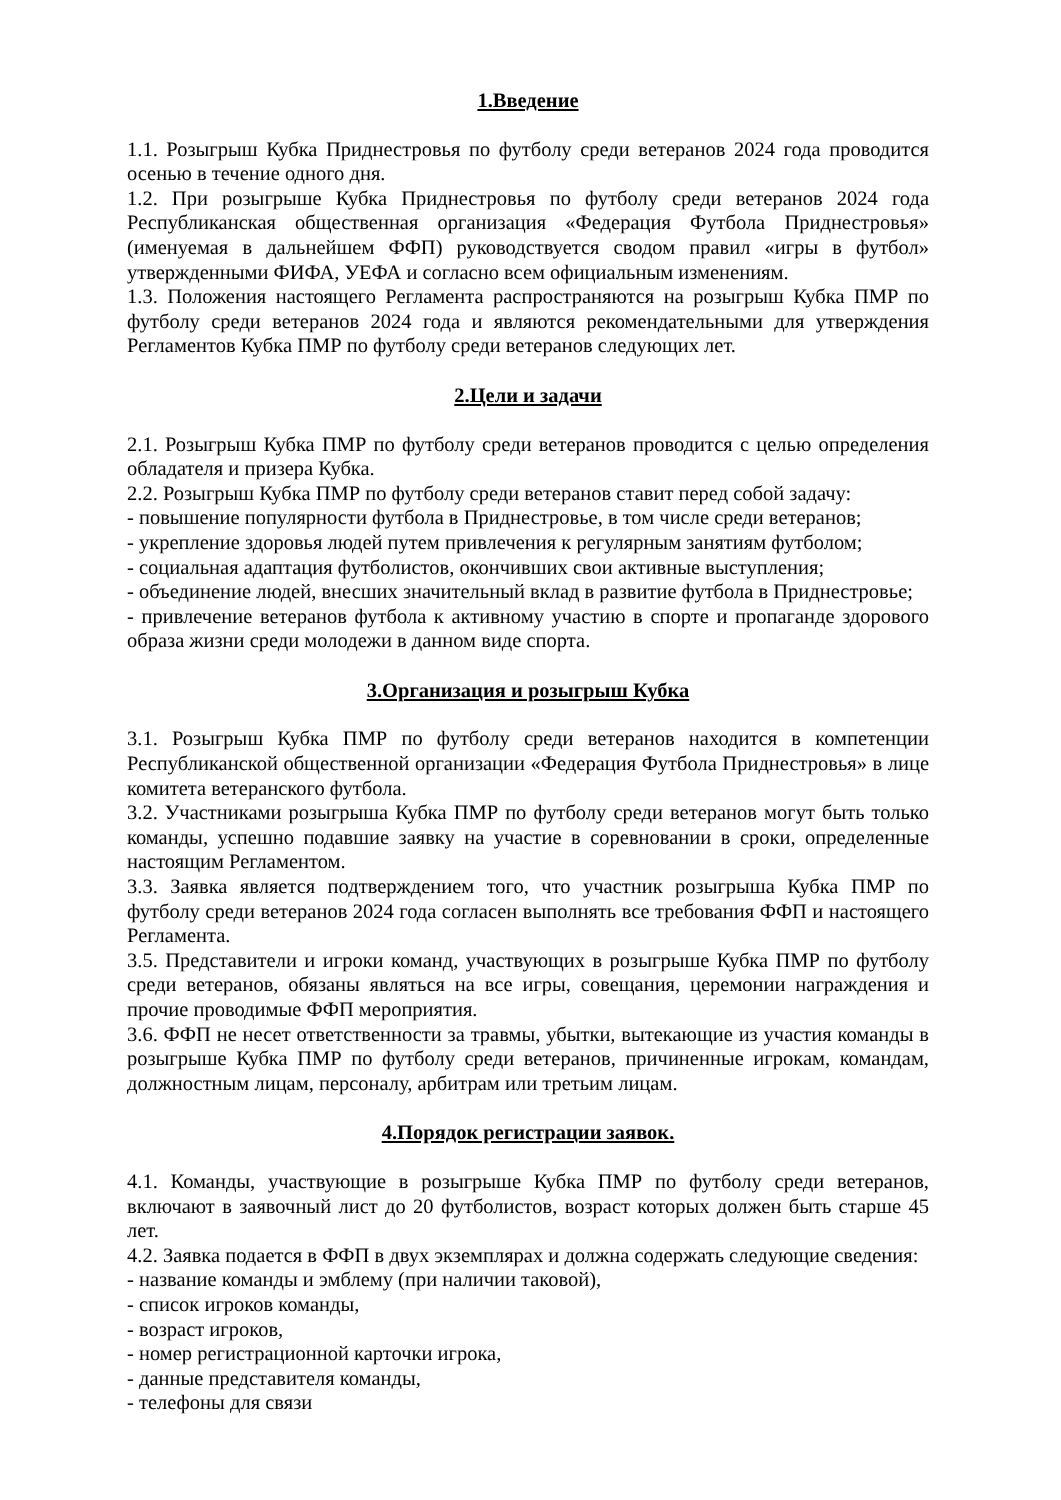1.Введение
1.1. Розыгрыш Кубка Приднестровья по футболу среди ветеранов 2024 года проводится осенью в течение одного дня.
1.2. При розыгрыше Кубка Приднестровья по футболу среди ветеранов 2024 года Республиканская общественная организация «Федерация Футбола Приднестровья» (именуемая в дальнейшем ФФП) руководствуется сводом правил «игры в футбол» утвержденными ФИФА, УЕФА и согласно всем официальным изменениям.
1.3. Положения настоящего Регламента распространяются на розыгрыш Кубка ПМР по футболу среди ветеранов 2024 года и являются рекомендательными для утверждения Регламентов Кубка ПМР по футболу среди ветеранов следующих лет.
2.Цели и задачи
2.1. Розыгрыш Кубка ПМР по футболу среди ветеранов проводится с целью определения обладателя и призера Кубка.
2.2. Розыгрыш Кубка ПМР по футболу среди ветеранов ставит перед собой задачу:
- повышение популярности футбола в Приднестровье, в том числе среди ветеранов;
- укрепление здоровья людей путем привлечения к регулярным занятиям футболом;
- социальная адаптация футболистов, окончивших свои активные выступления;
- объединение людей, внесших значительный вклад в развитие футбола в Приднестровье;
- привлечение ветеранов футбола к активному участию в спорте и пропаганде здорового образа жизни среди молодежи в данном виде спорта.
3.Организация и розыгрыш Кубка
3.1. Розыгрыш Кубка ПМР по футболу среди ветеранов находится в компетенции Республиканской общественной организации «Федерация Футбола Приднестровья» в лице комитета ветеранского футбола.
3.2. Участниками розыгрыша Кубка ПМР по футболу среди ветеранов могут быть только команды, успешно подавшие заявку на участие в соревновании в сроки, определенные настоящим Регламентом.
3.3. Заявка является подтверждением того, что участник розыгрыша Кубка ПМР по футболу среди ветеранов 2024 года согласен выполнять все требования ФФП и настоящего Регламента.
3.5. Представители и игроки команд, участвующих в розыгрыше Кубка ПМР по футболу среди ветеранов, обязаны являться на все игры, совещания, церемонии награждения и прочие проводимые ФФП мероприятия.
3.6. ФФП не несет ответственности за травмы, убытки, вытекающие из участия команды в розыгрыше Кубка ПМР по футболу среди ветеранов, причиненные игрокам, командам, должностным лицам, персоналу, арбитрам или третьим лицам.
4.Порядок регистрации заявок.
4.1. Команды, участвующие в розыгрыше Кубка ПМР по футболу среди ветеранов, включают в заявочный лист до 20 футболистов, возраст которых должен быть старше 45 лет.
4.2. Заявка подается в ФФП в двух экземплярах и должна содержать следующие сведения:
- название команды и эмблему (при наличии таковой),
- список игроков команды,
- возраст игроков,
- номер регистрационной карточки игрока,
- данные представителя команды,
- телефоны для связи